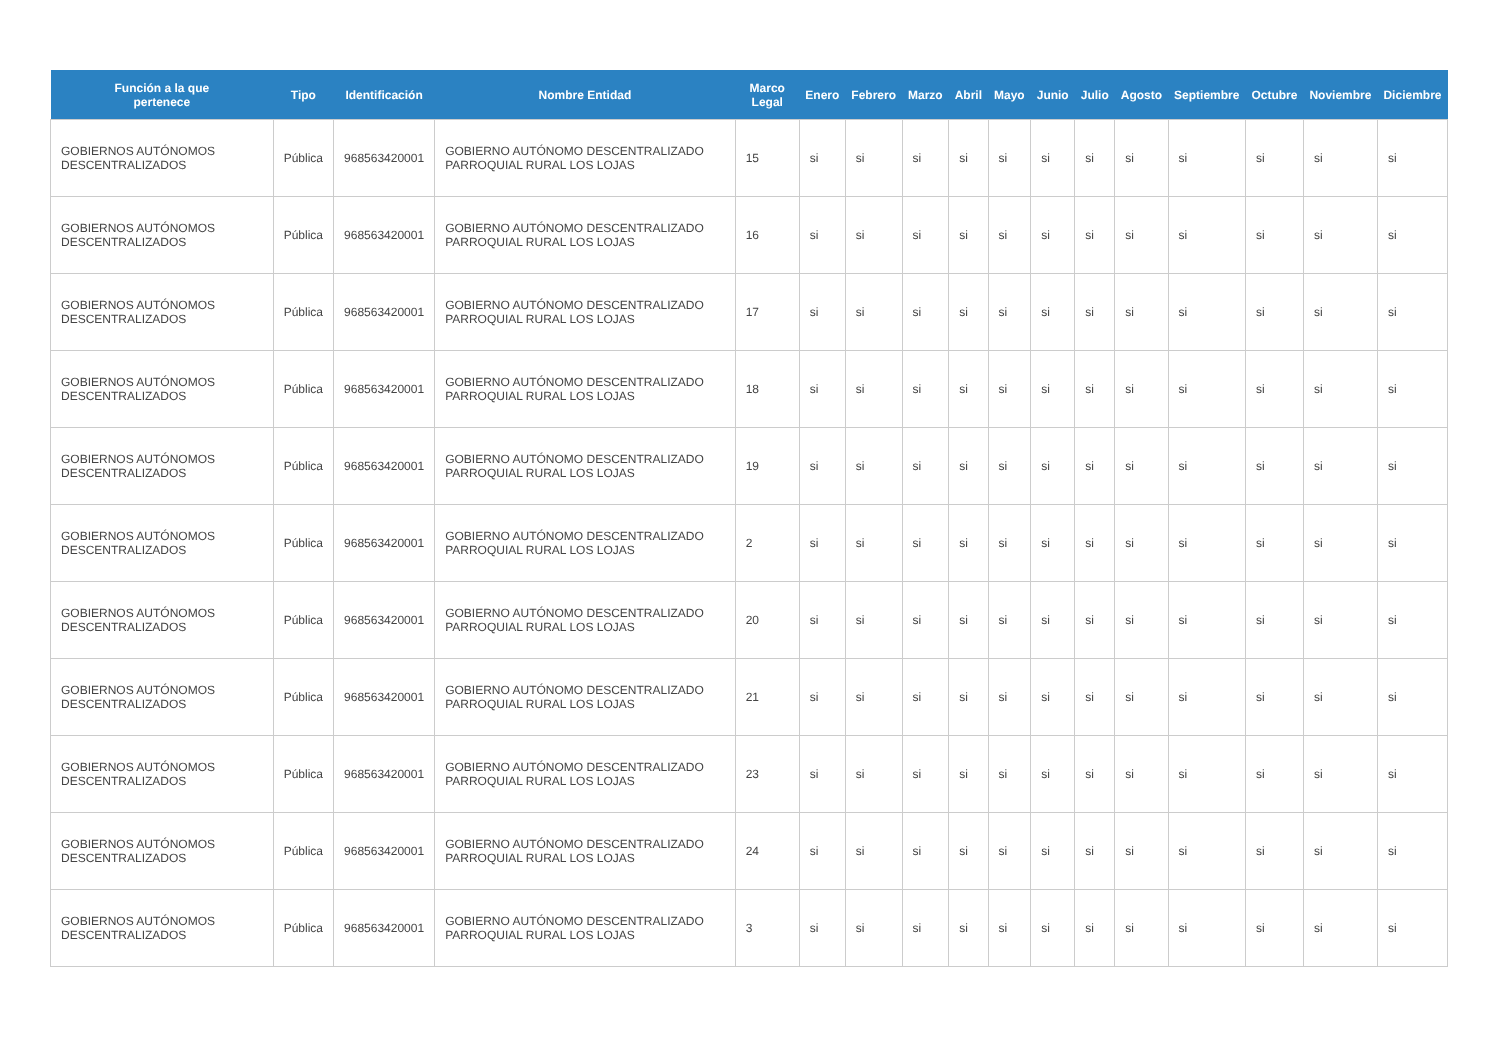| Función a la que pertenece | Tipo | Identificación | Nombre Entidad | Marco Legal | Enero | Febrero | Marzo | Abril | Mayo | Junio | Julio | Agosto | Septiembre | Octubre | Noviembre | Diciembre |
| --- | --- | --- | --- | --- | --- | --- | --- | --- | --- | --- | --- | --- | --- | --- | --- | --- |
| GOBIERNOS AUTÓNOMOS DESCENTRALIZADOS | Pública | 968563420001 | GOBIERNO AUTÓNOMO DESCENTRALIZADO PARROQUIAL RURAL LOS LOJAS | 15 | si | si | si | si | si | si | si | si | si | si | si | si |
| GOBIERNOS AUTÓNOMOS DESCENTRALIZADOS | Pública | 968563420001 | GOBIERNO AUTÓNOMO DESCENTRALIZADO PARROQUIAL RURAL LOS LOJAS | 16 | si | si | si | si | si | si | si | si | si | si | si | si |
| GOBIERNOS AUTÓNOMOS DESCENTRALIZADOS | Pública | 968563420001 | GOBIERNO AUTÓNOMO DESCENTRALIZADO PARROQUIAL RURAL LOS LOJAS | 17 | si | si | si | si | si | si | si | si | si | si | si | si |
| GOBIERNOS AUTÓNOMOS DESCENTRALIZADOS | Pública | 968563420001 | GOBIERNO AUTÓNOMO DESCENTRALIZADO PARROQUIAL RURAL LOS LOJAS | 18 | si | si | si | si | si | si | si | si | si | si | si | si |
| GOBIERNOS AUTÓNOMOS DESCENTRALIZADOS | Pública | 968563420001 | GOBIERNO AUTÓNOMO DESCENTRALIZADO PARROQUIAL RURAL LOS LOJAS | 19 | si | si | si | si | si | si | si | si | si | si | si | si |
| GOBIERNOS AUTÓNOMOS DESCENTRALIZADOS | Pública | 968563420001 | GOBIERNO AUTÓNOMO DESCENTRALIZADO PARROQUIAL RURAL LOS LOJAS | 2 | si | si | si | si | si | si | si | si | si | si | si | si |
| GOBIERNOS AUTÓNOMOS DESCENTRALIZADOS | Pública | 968563420001 | GOBIERNO AUTÓNOMO DESCENTRALIZADO PARROQUIAL RURAL LOS LOJAS | 20 | si | si | si | si | si | si | si | si | si | si | si | si |
| GOBIERNOS AUTÓNOMOS DESCENTRALIZADOS | Pública | 968563420001 | GOBIERNO AUTÓNOMO DESCENTRALIZADO PARROQUIAL RURAL LOS LOJAS | 21 | si | si | si | si | si | si | si | si | si | si | si | si |
| GOBIERNOS AUTÓNOMOS DESCENTRALIZADOS | Pública | 968563420001 | GOBIERNO AUTÓNOMO DESCENTRALIZADO PARROQUIAL RURAL LOS LOJAS | 23 | si | si | si | si | si | si | si | si | si | si | si | si |
| GOBIERNOS AUTÓNOMOS DESCENTRALIZADOS | Pública | 968563420001 | GOBIERNO AUTÓNOMO DESCENTRALIZADO PARROQUIAL RURAL LOS LOJAS | 24 | si | si | si | si | si | si | si | si | si | si | si | si |
| GOBIERNOS AUTÓNOMOS DESCENTRALIZADOS | Pública | 968563420001 | GOBIERNO AUTÓNOMO DESCENTRALIZADO PARROQUIAL RURAL LOS LOJAS | 3 | si | si | si | si | si | si | si | si | si | si | si | si |